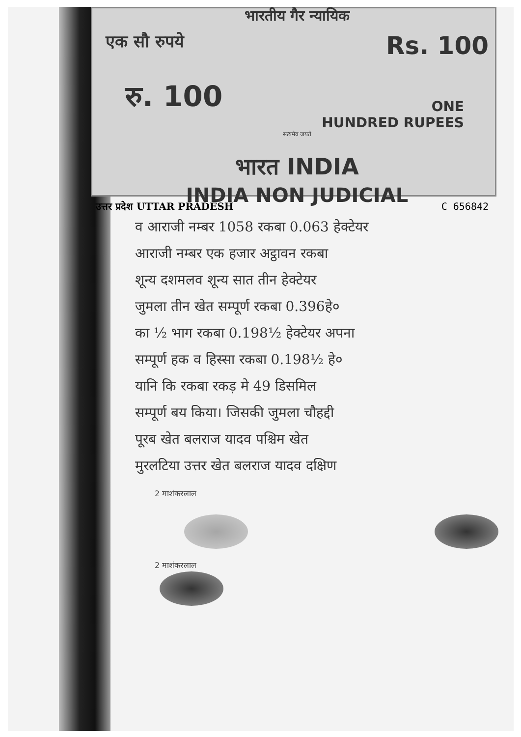भारतीय गैर न्यायिक
एक सौ रुपये Rs. 100
रु. 100
ONE
HUNDRED RUPEES
सत्यमेव जयते
भारत INDIA
INDIA NON JUDICIAL
उत्तर प्रदेश UTTAR PRADESH C 656842
व आराजी नम्बर 1058 रकबा 0.063 हेक्टेयर
आराजी नम्बर एक हजार अट्ठावन रकबा
शून्य दशमलव शून्य सात तीन हेक्टेयर
जुमला तीन खेत सम्पूर्ण रकबा 0.396हे०
का ½ भाग रकबा 0.198½ हेक्टेयर अपना
सम्पूर्ण हक व हिस्सा रकबा 0.198½ हे०
यानि कि रकबा रकड़ मे 49 डिसमिल
सम्पूर्ण बय किया। जिसकी जुमला चौहद्दी
पूरब खेत बलराज यादव पश्चिम खेत
मुरलटिया उत्तर खेत बलराज यादव दक्षिण
2 माशंकरलाल
2 माशंकरलाल